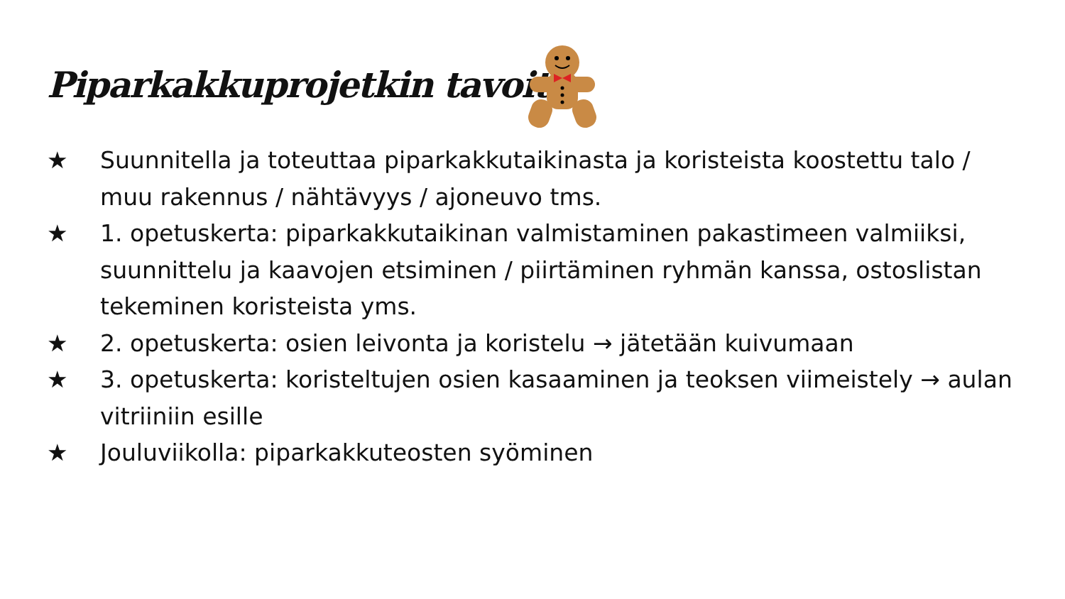Piparkakkuprojetkin tavoite
★ Suunnitella ja toteuttaa piparkakkutaikinasta ja koristeista koostettu talo / muu rakennus / nähtävyys / ajoneuvo tms.
★ 1. opetuskerta: piparkakkutaikinan valmistaminen pakastimeen valmiiksi, suunnittelu ja kaavojen etsiminen / piirtäminen ryhmän kanssa, ostoslistan tekeminen koristeista yms.
★ 2. opetuskerta: osien leivonta ja koristelu → jätetään kuivumaan
★ 3. opetuskerta: koristeltujen osien kasaaminen ja teoksen viimeistely → aulan vitriiniin esille
★ Jouluviikolla: piparkakkuteosten syöminen